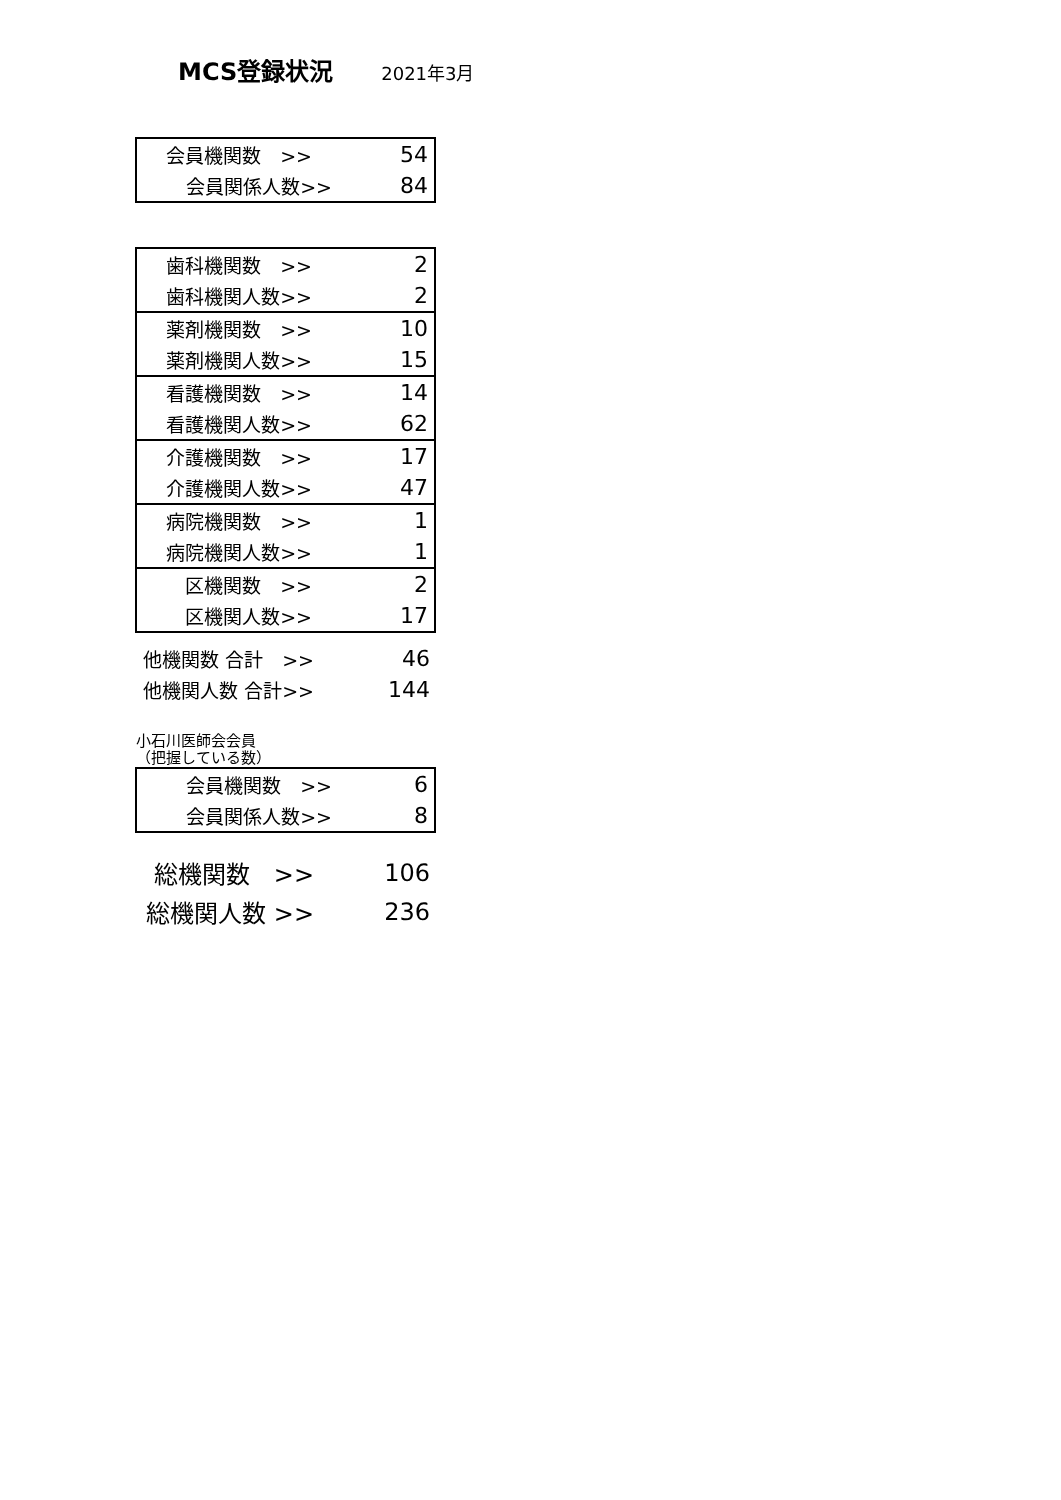MCS登録状況
2021年3月
| 会員機関数 >> | 54 |
| 会員関係人数>> | 84 |
| 歯科機関数 >> | 2 |
| 歯科機関人数>> | 2 |
| 薬剤機関数 >> | 10 |
| 薬剤機関人数>> | 15 |
| 看護機関数 >> | 14 |
| 看護機関人数>> | 62 |
| 介護機関数 >> | 17 |
| 介護機関人数>> | 47 |
| 病院機関数 >> | 1 |
| 病院機関人数>> | 1 |
| 区機関数 >> | 2 |
| 区機関人数>> | 17 |
| 他機関数 合計 >> | 46 |
| 他機関人数 合計>> | 144 |
小石川医師会会員
（把握している数）
| 会員機関数 >> | 6 |
| 会員関係人数>> | 8 |
| 総機関数 >> | 106 |
| 総機関人数 >> | 236 |